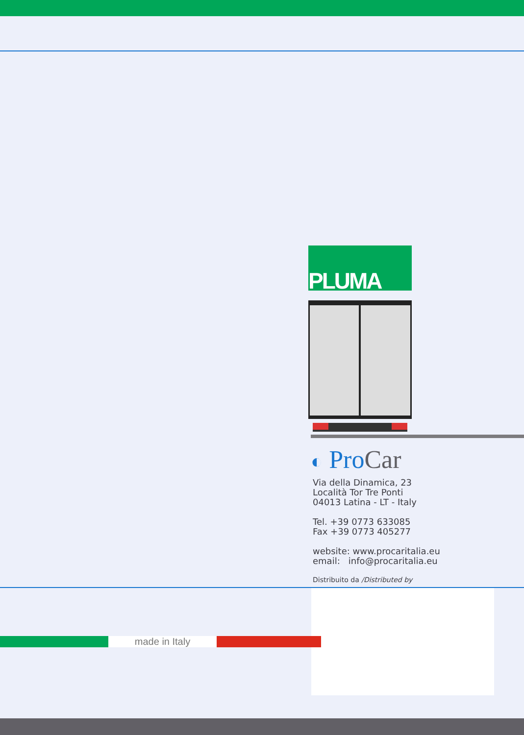PLUMA
◐ ProCar
Via della Dinamica, 23
Località Tor Tre Ponti
04013 Latina - LT - Italy
Tel. +39 0773 633085
Fax +39 0773 405277
website: www.procaritalia.eu
email: info@procaritalia.eu
Distribuito da /Distributed by
made in Italy